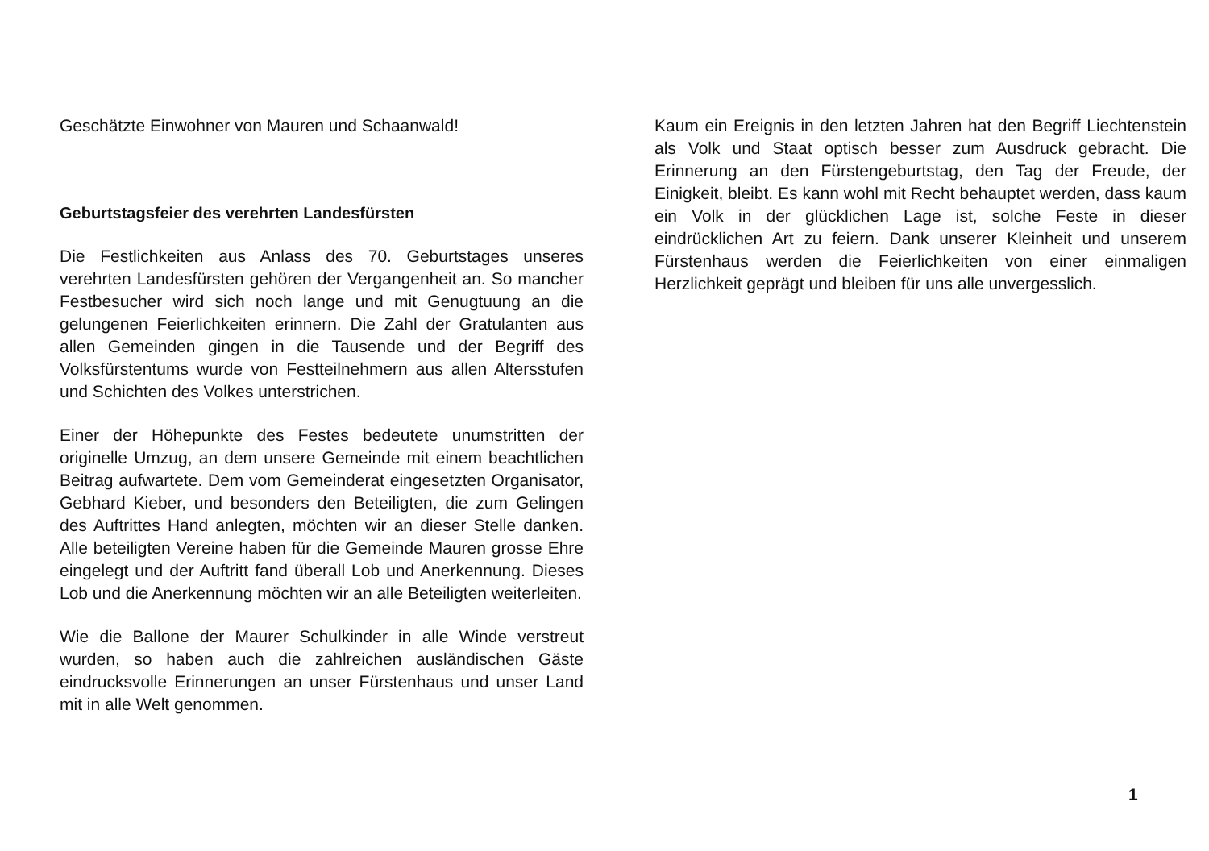Geschätzte Einwohner von Mauren und Schaanwald!
Geburtstagsfeier des verehrten Landesfürsten
Die Festlichkeiten aus Anlass des 70. Geburtstages unseres verehrten Landesfürsten gehören der Vergangenheit an. So mancher Festbesucher wird sich noch lange und mit Genugtuung an die gelungenen Feierlichkeiten erinnern. Die Zahl der Gratulanten aus allen Gemeinden gingen in die Tausende und der Begriff des Volksfürstentums wurde von Festteilnehmern aus allen Altersstufen und Schichten des Volkes unterstrichen.
Einer der Höhepunkte des Festes bedeutete unumstritten der originelle Umzug, an dem unsere Gemeinde mit einem beachtlichen Beitrag aufwartete. Dem vom Gemeinderat eingesetzten Organisator, Gebhard Kieber, und besonders den Beteiligten, die zum Gelingen des Auftrittes Hand anlegten, möchten wir an dieser Stelle danken. Alle beteiligten Vereine haben für die Gemeinde Mauren grosse Ehre eingelegt und der Auftritt fand überall Lob und Anerkennung. Dieses Lob und die Anerkennung möchten wir an alle Beteiligten weiterleiten.
Wie die Ballone der Maurer Schulkinder in alle Winde verstreut wurden, so haben auch die zahlreichen ausländischen Gäste eindrucksvolle Erinnerungen an unser Fürstenhaus und unser Land mit in alle Welt genommen.
Kaum ein Ereignis in den letzten Jahren hat den Begriff Liechtenstein als Volk und Staat optisch besser zum Ausdruck gebracht. Die Erinnerung an den Fürstengeburtstag, den Tag der Freude, der Einigkeit, bleibt. Es kann wohl mit Recht behauptet werden, dass kaum ein Volk in der glücklichen Lage ist, solche Feste in dieser eindrücklichen Art zu feiern. Dank unserer Kleinheit und unserem Fürstenhaus werden die Feierlichkeiten von einer einmaligen Herzlichkeit geprägt und bleiben für uns alle unvergesslich.
1